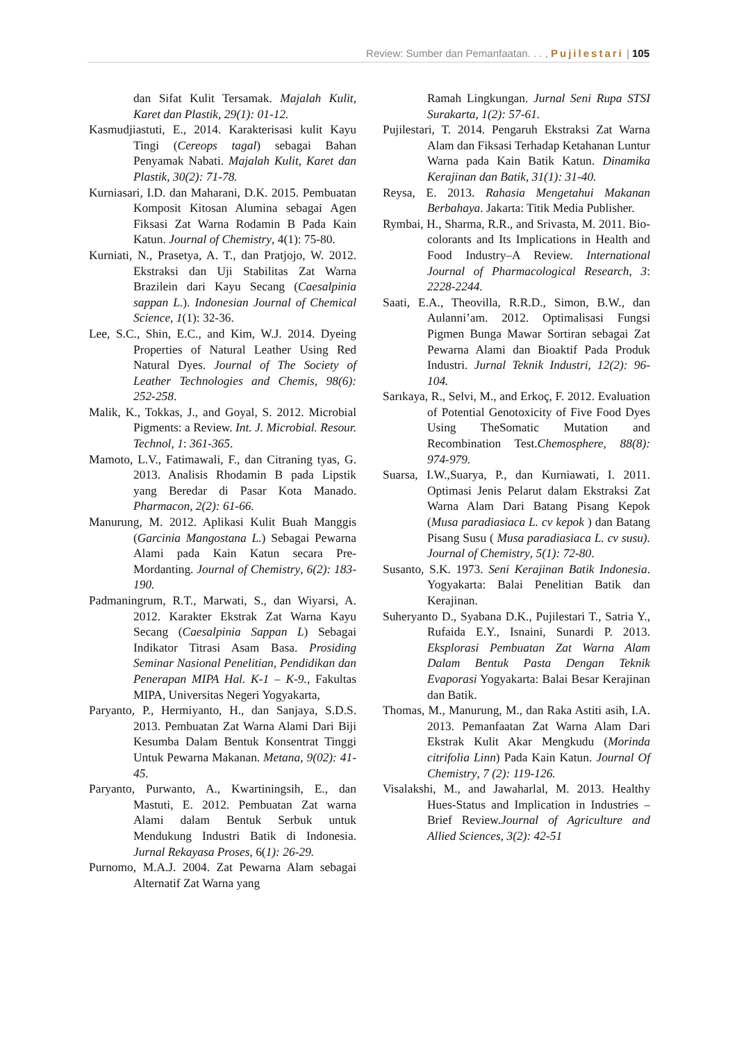Review: Sumber dan Pemanfaatan. . . , Pujilestari | 105
dan Sifat Kulit Tersamak. Majalah Kulit, Karet dan Plastik, 29(1): 01-12.
Kasmudjiastuti, E., 2014. Karakterisasi kulit Kayu Tingi (Cereops tagal) sebagai Bahan Penyamak Nabati. Majalah Kulit, Karet dan Plastik, 30(2): 71-78.
Kurniasari, I.D. dan Maharani, D.K. 2015. Pembuatan Komposit Kitosan Alumina sebagai Agen Fiksasi Zat Warna Rodamin B Pada Kain Katun. Journal of Chemistry, 4(1): 75-80.
Kurniati, N., Prasetya, A. T., dan Pratjojo, W. 2012. Ekstraksi dan Uji Stabilitas Zat Warna Brazilein dari Kayu Secang (Caesalpinia sappan L.). Indonesian Journal of Chemical Science, 1(1): 32-36.
Lee, S.C., Shin, E.C., and Kim, W.J. 2014. Dyeing Properties of Natural Leather Using Red Natural Dyes. Journal of The Society of Leather Technologies and Chemis, 98(6): 252-258.
Malik, K., Tokkas, J., and Goyal, S. 2012. Microbial Pigments: a Review. Int. J. Microbial. Resour. Technol, 1: 361-365.
Mamoto, L.V., Fatimawali, F., dan Citraning tyas, G. 2013. Analisis Rhodamin B pada Lipstik yang Beredar di Pasar Kota Manado. Pharmacon, 2(2): 61-66.
Manurung, M. 2012. Aplikasi Kulit Buah Manggis (Garcinia Mangostana L.) Sebagai Pewarna Alami pada Kain Katun secara Pre-Mordanting. Journal of Chemistry, 6(2): 183-190.
Padmaningrum, R.T., Marwati, S., dan Wiyarsi, A. 2012. Karakter Ekstrak Zat Warna Kayu Secang (Caesalpinia Sappan L) Sebagai Indikator Titrasi Asam Basa. Prosiding Seminar Nasional Penelitian, Pendidikan dan Penerapan MIPA Hal. K-1 – K-9., Fakultas MIPA, Universitas Negeri Yogyakarta,
Paryanto, P., Hermiyanto, H., dan Sanjaya, S.D.S. 2013. Pembuatan Zat Warna Alami Dari Biji Kesumba Dalam Bentuk Konsentrat Tinggi Untuk Pewarna Makanan. Metana, 9(02): 41-45.
Paryanto, Purwanto, A., Kwartiningsih, E., dan Mastuti, E. 2012. Pembuatan Zat warna Alami dalam Bentuk Serbuk untuk Mendukung Industri Batik di Indonesia. Jurnal Rekayasa Proses, 6(1): 26-29.
Purnomo, M.A.J. 2004. Zat Pewarna Alam sebagai Alternatif Zat Warna yang
Ramah Lingkungan. Jurnal Seni Rupa STSI Surakarta, 1(2): 57-61.
Pujilestari, T. 2014. Pengaruh Ekstraksi Zat Warna Alam dan Fiksasi Terhadap Ketahanan Luntur Warna pada Kain Batik Katun. Dinamika Kerajinan dan Batik, 31(1): 31-40.
Reysa, E. 2013. Rahasia Mengetahui Makanan Berbahaya. Jakarta: Titik Media Publisher.
Rymbai, H., Sharma, R.R., and Srivasta, M. 2011. Bio-colorants and Its Implications in Health and Food Industry–A Review. International Journal of Pharmacological Research, 3: 2228-2244.
Saati, E.A., Theovilla, R.R.D., Simon, B.W., dan Aulanni’am. 2012. Optimalisasi Fungsi Pigmen Bunga Mawar Sortiran sebagai Zat Pewarna Alami dan Bioaktif Pada Produk Industri. Jurnal Teknik Industri, 12(2): 96-104.
Sarıkaya, R., Selvi, M., and Erkoç, F. 2012. Evaluation of Potential Genotoxicity of Five Food Dyes Using TheSomatic Mutation and Recombination Test.Chemosphere, 88(8): 974-979.
Suarsa, I.W.,Suarya, P., dan Kurniawati, I. 2011. Optimasi Jenis Pelarut dalam Ekstraksi Zat Warna Alam Dari Batang Pisang Kepok (Musa paradiasiaca L. cv kepok ) dan Batang Pisang Susu ( Musa paradiasiaca L. cv susu). Journal of Chemistry, 5(1): 72-80.
Susanto, S.K. 1973. Seni Kerajinan Batik Indonesia. Yogyakarta: Balai Penelitian Batik dan Kerajinan.
Suheryanto D., Syabana D.K., Pujilestari T., Satria Y., Rufaida E.Y., Isnaini, Sunardi P. 2013. Eksplorasi Pembuatan Zat Warna Alam Dalam Bentuk Pasta Dengan Teknik Evaporasi Yogyakarta: Balai Besar Kerajinan dan Batik.
Thomas, M., Manurung, M., dan Raka Astiti asih, I.A. 2013. Pemanfaatan Zat Warna Alam Dari Ekstrak Kulit Akar Mengkudu (Morinda citrifolia Linn) Pada Kain Katun. Journal Of Chemistry, 7 (2): 119-126.
Visalakshi, M., and Jawaharlal, M. 2013. Healthy Hues-Status and Implication in Industries – Brief Review.Journal of Agriculture and Allied Sciences, 3(2): 42-51